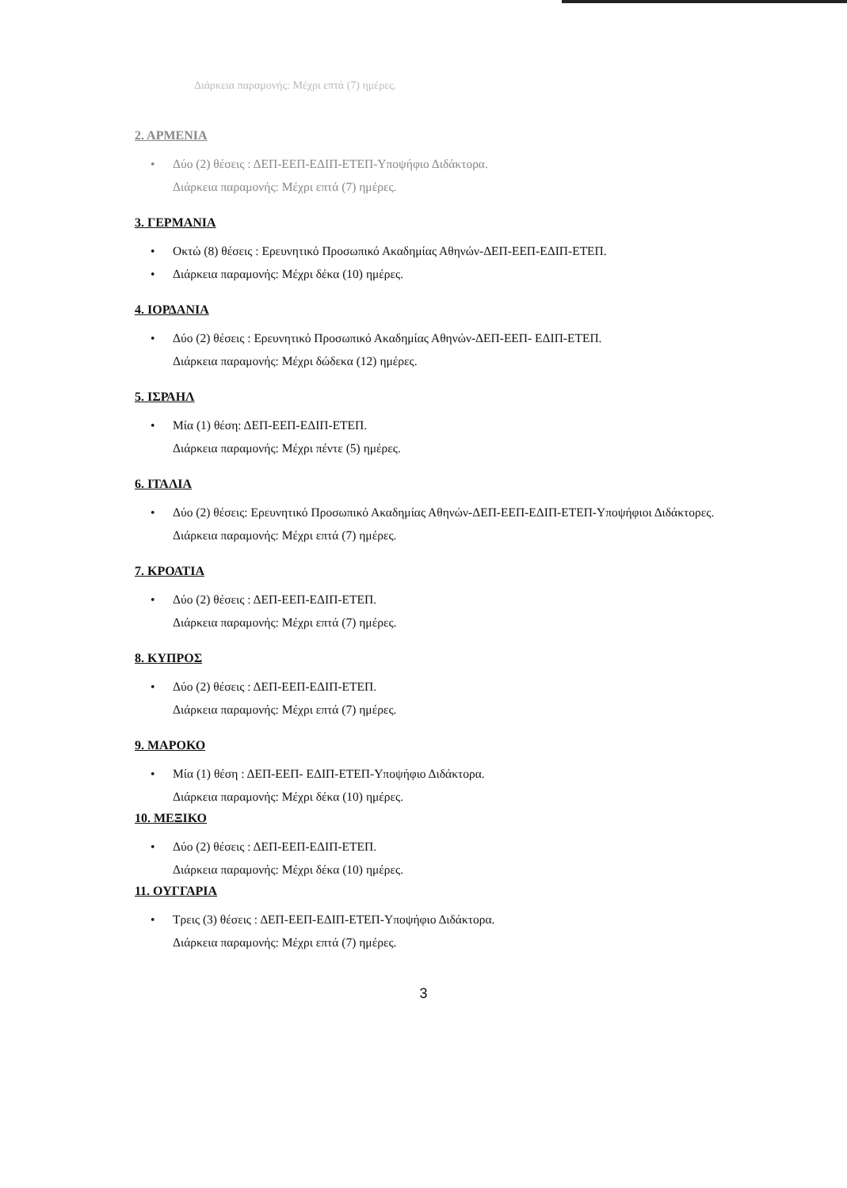Διάρκεια παραμονής: Μέχρι επτά (7) ημέρες.
2. ΑΡΜΕΝΙΑ
• Δύο (2) θέσεις : ΔΕΠ-ΕΕΠ-ΕΔΙΠ-ΕΤΕΠ-Υποψήφιο Διδάκτορα.
Διάρκεια παραμονής: Μέχρι επτά (7) ημέρες.
3. ΓΕΡΜΑΝΙΑ
• Οκτώ (8) θέσεις : Ερευνητικό Προσωπικό Ακαδημίας Αθηνών-ΔΕΠ-ΕΕΠ-ΕΔΙΠ-ΕΤΕΠ.
• Διάρκεια παραμονής: Μέχρι δέκα (10) ημέρες.
4. ΙΟΡΔΑΝΙΑ
• Δύο (2) θέσεις : Ερευνητικό Προσωπικό Ακαδημίας Αθηνών-ΔΕΠ-ΕΕΠ- ΕΔΙΠ-ΕΤΕΠ.
Διάρκεια παραμονής: Μέχρι δώδεκα (12) ημέρες.
5. ΙΣΡΑΗΛ
• Μία (1) θέση: ΔΕΠ-ΕΕΠ-ΕΔΙΠ-ΕΤΕΠ.
Διάρκεια παραμονής: Μέχρι πέντε (5) ημέρες.
6. ΙΤΑΛΙΑ
• Δύο (2) θέσεις: Ερευνητικό Προσωπικό Ακαδημίας Αθηνών-ΔΕΠ-ΕΕΠ-ΕΔΙΠ-ΕΤΕΠ-Υποψήφιοι Διδάκτορες.
Διάρκεια παραμονής: Μέχρι επτά (7) ημέρες.
7. ΚΡΟΑΤΙΑ
• Δύο (2) θέσεις : ΔΕΠ-ΕΕΠ-ΕΔΙΠ-ΕΤΕΠ.
Διάρκεια παραμονής: Μέχρι επτά (7) ημέρες.
8. ΚΥΠΡΟΣ
• Δύο (2) θέσεις : ΔΕΠ-ΕΕΠ-ΕΔΙΠ-ΕΤΕΠ.
Διάρκεια παραμονής: Μέχρι επτά (7) ημέρες.
9. ΜΑΡΟΚΟ
• Μία (1) θέση : ΔΕΠ-ΕΕΠ- ΕΔΙΠ-ΕΤΕΠ-Υποψήφιο Διδάκτορα.
Διάρκεια παραμονής: Μέχρι δέκα (10) ημέρες.
10. ΜΕΞΙΚΟ
• Δύο (2) θέσεις : ΔΕΠ-ΕΕΠ-ΕΔΙΠ-ΕΤΕΠ.
Διάρκεια παραμονής: Μέχρι δέκα (10) ημέρες.
11. ΟΥΓΓΑΡΙΑ
• Τρεις (3) θέσεις : ΔΕΠ-ΕΕΠ-ΕΔΙΠ-ΕΤΕΠ-Υποψήφιο Διδάκτορα.
Διάρκεια παραμονής: Μέχρι επτά (7) ημέρες.
3